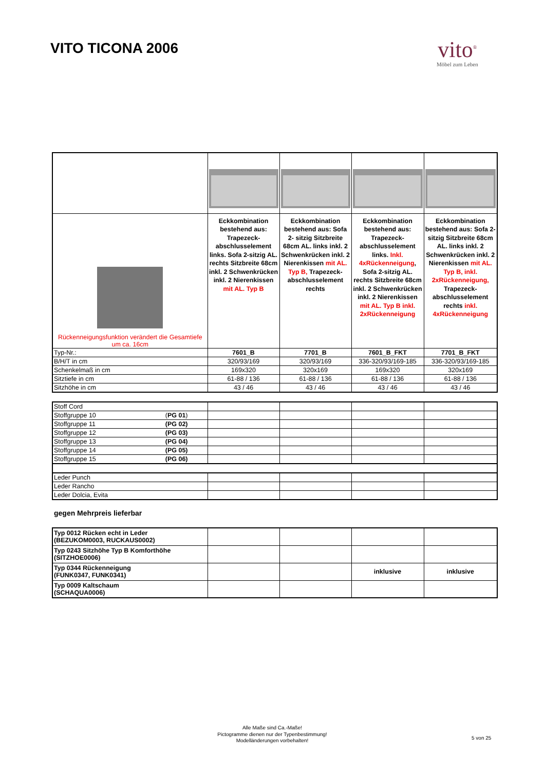VITO TICONA 2006
vito<sup>®</sup>
Möbel zum Leben
| Rückenneigungsfunktion verändert die Gesamtiefe um ca. 16cm | Eckkombination bestehend aus: Trapezeck-abschlusselement links. Sofa 2-sitzig AL. rechts Sitzbreite 68cm inkl. 2 Schwenkrücken inkl. 2 Nierenkissen mit AL. Typ B | Eckkombination bestehend aus: Sofa 2- sitzig Sitzbreite 68cm AL. links inkl. 2 Schwenkrücken inkl. 2 Nierenkissen mit AL. Typ B, Trapezeck-abschlusselement rechts | Eckkombination bestehend aus: Trapezeck-abschlusselement links. Inkl. 4xRückenneigung , Sofa 2-sitzig AL. rechts Sitzbreite 68cm inkl. 2 Schwenkrücken inkl. 2 Nierenkissen mit AL. Typ B inkl. 2xRückenneigung | Eckkombination bestehend aus: Sofa 2- sitzig Sitzbreite 68cm AL. links inkl. 2 Schwenkrücken inkl. 2 Nierenkissen mit AL. Typ B, inkl. 2xRückenneigung, Trapezeck-abschlusselement rechts inkl. 4xRückenneigung |
| Typ-Nr.: | 7601_B | 7701_B | 7601_B_FKT | 7701_B_FKT |
| B/H/T in cm | 320/93/169 | 320/93/169 | 336-320/93/169-185 | 336-320/93/169-185 |
| Schenkelmaß in cm | 169x320 | 320x169 | 169x320 | 320x169 |
| Sitztiefe in cm | 61-88 / 136 | 61-88 / 136 | 61-88 / 136 | 61-88 / 136 |
| Sitzhöhe in cm | 43 / 46 | 43 / 46 | 43 / 46 | 43 / 46 |
| Stoff Cord | | | | |
| Stoffgruppe 10 ( PG 01 ) | | | | |
| Stoffgruppe 11 (PG 02) | | | | |
| Stoffgruppe 12 (PG 03) | | | | |
| Stoffgruppe 13 (PG 04) | | | | |
| Stoffgruppe 14 (PG 05) | | | | |
| Stoffgruppe 15 (PG 06) | | | | |
| Leder Punch | | | | |
| Leder Rancho | | | | |
| Leder Dolcia, Evita | | | | |
gegen Mehrpreis lieferbar
| Typ 0012 Rücken echt in Leder (BEZUKOM0003, RUCKAUS0002) | | | | |
| Typ 0243 Sitzhöhe Typ B Komforthöhe (SITZHOE0006) | | | | |
| Typ 0344 Rückenneigung (FUNK0347, FUNK0341) | | | inklusive | inklusive |
| Typ 0009 Kaltschaum (SCHAQUA0006) | | | | |
Alle Maße sind Ca.-Maße!
Pictogramme dienen nur der Typenbestimmung!
Modelländerungen vorbehalten!
5 von 25